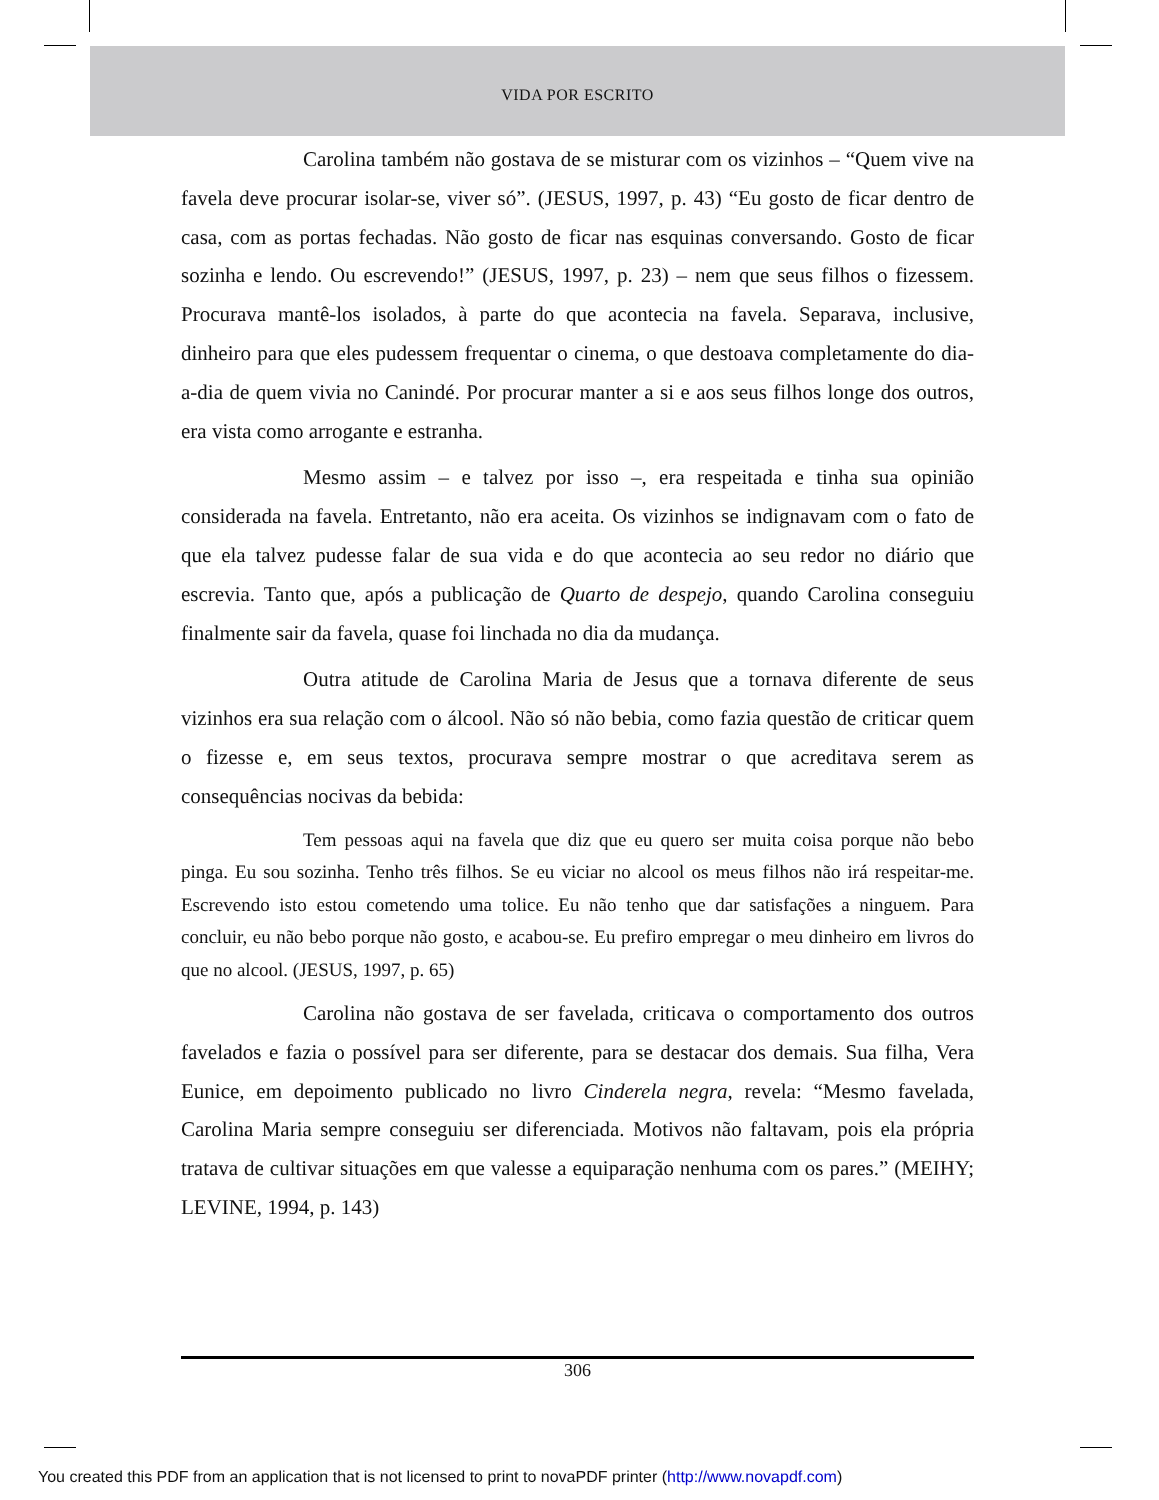VIDA POR ESCRITO
Carolina também não gostava de se misturar com os vizinhos – “Quem vive na favela deve procurar isolar-se, viver só”. (JESUS, 1997, p. 43) “Eu gosto de ficar dentro de casa, com as portas fechadas. Não gosto de ficar nas esquinas conversando. Gosto de ficar sozinha e lendo. Ou escrevendo!” (JESUS, 1997, p. 23) – nem que seus filhos o fizessem. Procurava mantê-los isolados, à parte do que acontecia na favela. Separava, inclusive, dinheiro para que eles pudessem frequentar o cinema, o que destoava completamente do dia-a-dia de quem vivia no Canindé. Por procurar manter a si e aos seus filhos longe dos outros, era vista como arrogante e estranha.
Mesmo assim – e talvez por isso –, era respeitada e tinha sua opinião considerada na favela. Entretanto, não era aceita. Os vizinhos se indignavam com o fato de que ela talvez pudesse falar de sua vida e do que acontecia ao seu redor no diário que escrevia. Tanto que, após a publicação de Quarto de despejo, quando Carolina conseguiu finalmente sair da favela, quase foi linchada no dia da mudança.
Outra atitude de Carolina Maria de Jesus que a tornava diferente de seus vizinhos era sua relação com o álcool. Não só não bebia, como fazia questão de criticar quem o fizesse e, em seus textos, procurava sempre mostrar o que acreditava serem as consequências nocivas da bebida:
Tem pessoas aqui na favela que diz que eu quero ser muita coisa porque não bebo pinga. Eu sou sozinha. Tenho três filhos. Se eu viciar no alcool os meus filhos não irá respeitar-me. Escrevendo isto estou cometendo uma tolice. Eu não tenho que dar satisfações a ninguem. Para concluir, eu não bebo porque não gosto, e acabou-se. Eu prefiro empregar o meu dinheiro em livros do que no alcool. (JESUS, 1997, p. 65)
Carolina não gostava de ser favelada, criticava o comportamento dos outros favelados e fazia o possível para ser diferente, para se destacar dos demais. Sua filha, Vera Eunice, em depoimento publicado no livro Cinderela negra, revela: “Mesmo favelada, Carolina Maria sempre conseguiu ser diferenciada. Motivos não faltavam, pois ela própria tratava de cultivar situações em que valesse a equiparação nenhuma com os pares.” (MEIHY; LEVINE, 1994, p. 143)
306
You created this PDF from an application that is not licensed to print to novaPDF printer (http://www.novapdf.com)